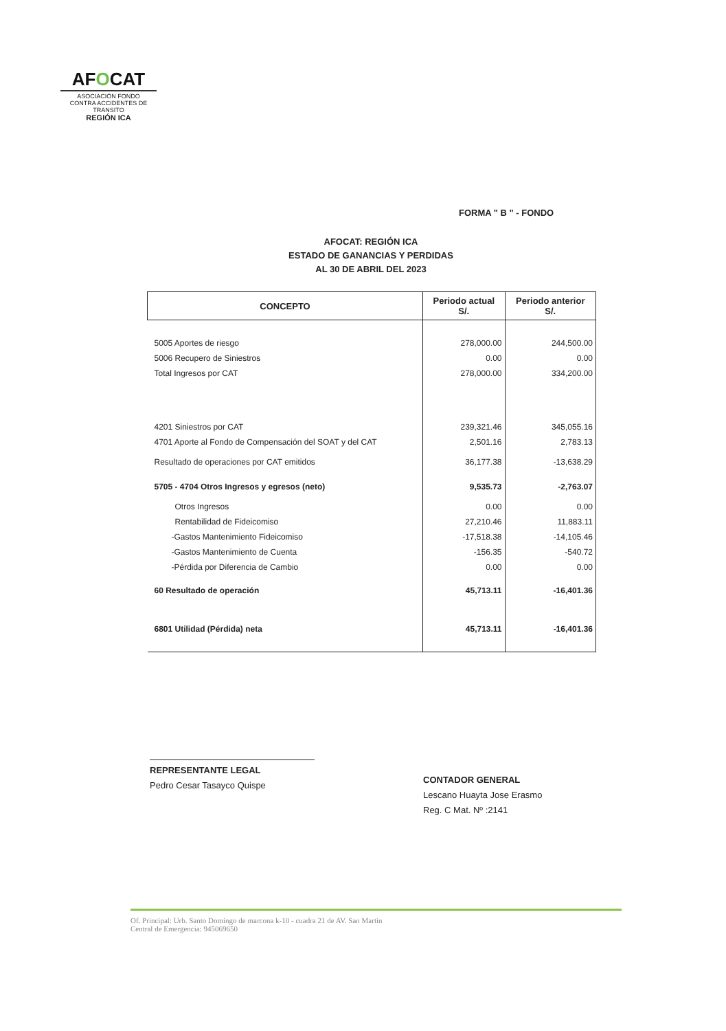AFOCAT
ASOCIACIÓN FONDO
CONTRA ACCIDENTES DE TRANSITO
REGIÓN ICA
FORMA " B " - FONDO
AFOCAT: REGIÓN ICA
ESTADO DE GANANCIAS Y PERDIDAS
AL 30 DE ABRIL DEL 2023
| CONCEPTO | Periodo actual S/. | Periodo anterior S/. |
| --- | --- | --- |
| 5005 Aportes de riesgo | 278,000.00 | 244,500.00 |
| 5006 Recupero de Siniestros | 0.00 | 0.00 |
| Total Ingresos por CAT | 278,000.00 | 334,200.00 |
| 4201 Siniestros por CAT | 239,321.46 | 345,055.16 |
| 4701 Aporte al Fondo de Compensación del SOAT y del CAT | 2,501.16 | 2,783.13 |
| Resultado de operaciones por CAT emitidos | 36,177.38 | -13,638.29 |
| 5705 - 4704 Otros Ingresos y egresos (neto) | 9,535.73 | -2,763.07 |
| Otros Ingresos | 0.00 | 0.00 |
| Rentabilidad de Fideicomiso | 27,210.46 | 11,883.11 |
| -Gastos Mantenimiento Fideicomiso | -17,518.38 | -14,105.46 |
| -Gastos Mantenimiento de Cuenta | -156.35 | -540.72 |
| -Pérdida por Diferencia de Cambio | 0.00 | 0.00 |
| 60 Resultado de operación | 45,713.11 | -16,401.36 |
| 6801 Utilidad (Pérdida) neta | 45,713.11 | -16,401.36 |
REPRESENTANTE LEGAL
Pedro Cesar Tasayco Quispe
CONTADOR GENERAL
Lescano Huayta Jose Erasmo
Reg. C Mat. Nº :2141
Of. Principal: Urb. Santo Domingo de marcona k-10 - cuadra 21 de AV. San Martin
Central de Emergencia: 945069650